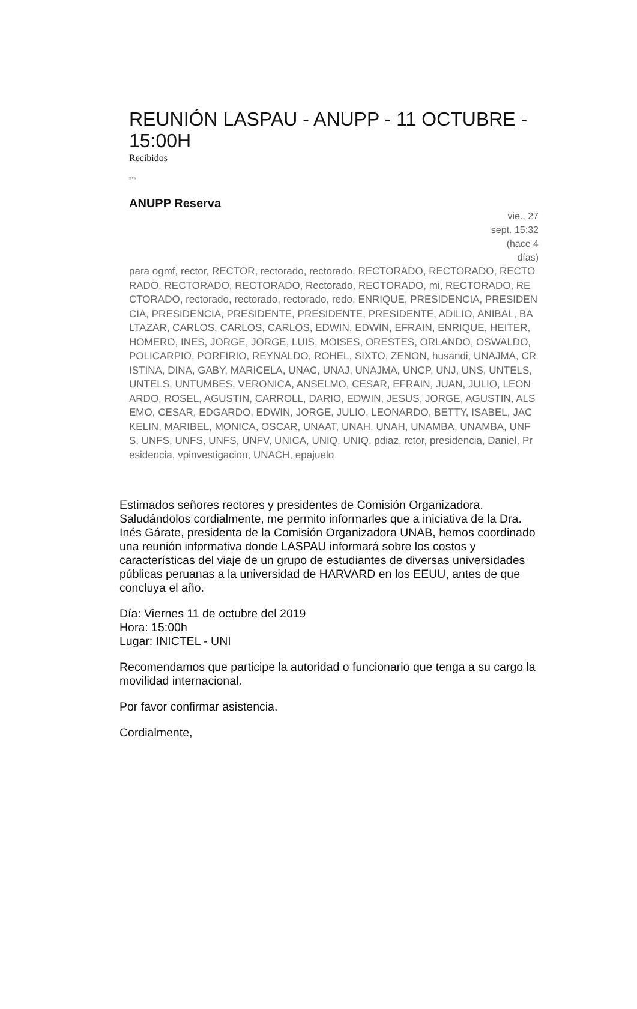REUNIÓN LASPAU - ANUPP - 11 OCTUBRE - 15:00H
Recibidos
»•»
ANUPP Reserva
vie., 27 sept. 15:32 (hace 4 días)
para ogmf, rector, RECTOR, rectorado, rectorado, RECTORADO, RECTORADO, RECTORADO, RECTORADO, RECTORADO, Rectorado, RECTORADO, mi, RECTORADO, RECTORADO, rectorado, rectorado, rectorado, redo, ENRIQUE, PRESIDENCIA, PRESIDENCIA, PRESIDENCIA, PRESIDENTE, PRESIDENTE, PRESIDENTE, ADILIO, ANIBAL, BALTAZAR, CARLOS, CARLOS, CARLOS, EDWIN, EDWIN, EFRAIN, ENRIQUE, HEITER, HOMERO, INES, JORGE, JORGE, LUIS, MOISES, ORESTES, ORLANDO, OSWALDO, POLICARPIO, PORFIRIO, REYNALDO, ROHEL, SIXTO, ZENON, husandi, UNAJMA, CRISTINA, DINA, GABY, MARICELA, UNAC, UNAJ, UNAJMA, UNCP, UNJ, UNS, UNTELS, UNTELS, UNTUMBES, VERONICA, ANSELMO, CESAR, EFRAIN, JUAN, JULIO, LEONARDO, ROSEL, AGUSTIN, CARROLL, DARIO, EDWIN, JESUS, JORGE, AGUSTIN, ALSEMO, CESAR, EDGARDO, EDWIN, JORGE, JULIO, LEONARDO, BETTY, ISABEL, JACKELIN, MARIBEL, MONICA, OSCAR, UNAAT, UNAH, UNAH, UNAMBA, UNAMBA, UNFS, UNFS, UNFS, UNFS, UNFV, UNICA, UNIQ, UNIQ, pdiaz, rctor, presidencia, Daniel, Presidencia, vpinvestigacion, UNACH, epajuelo
Estimados señores rectores y presidentes de Comisión Organizadora. Saludándolos cordialmente, me permito informarles que a iniciativa de la Dra. Inés Gárate, presidenta de la Comisión Organizadora UNAB, hemos coordinado una reunión informativa donde LASPAU informará sobre los costos y características del viaje de un grupo de estudiantes de diversas universidades públicas peruanas a la universidad de HARVARD en los EEUU, antes de que concluya el año.
Día: Viernes 11 de octubre del 2019
Hora: 15:00h
Lugar: INICTEL - UNI
Recomendamos que participe la autoridad o funcionario que tenga a su cargo la movilidad internacional.
Por favor confirmar asistencia.
Cordialmente,